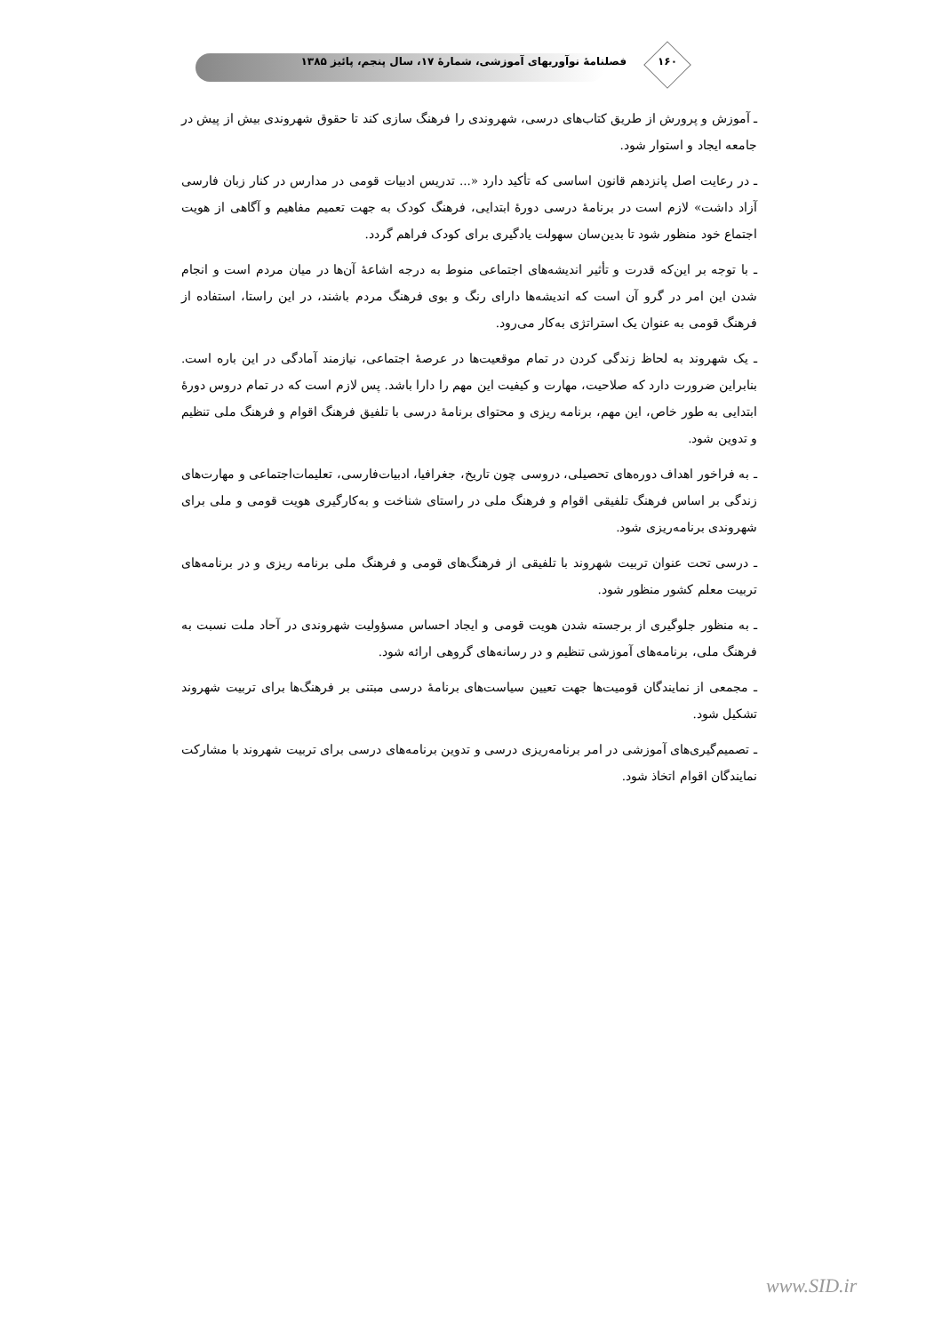۱۶۰
فصلنامهٔ نوآوریهای آموزشی، شمارهٔ ۱۷، سال پنجم، پائیز ۱۳۸۵
ـ آموزش و پرورش از طریق کتاب‌های درسی، شهروندی را فرهنگ سازی کند تا حقوق شهروندی بیش از پیش در جامعه ایجاد و استوار شود.
ـ در رعایت اصل پانزدهم قانون اساسی که تأکید دارد «... تدریس ادبیات قومی در مدارس در کنار زبان فارسی آزاد داشت» لازم است در برنامهٔ درسی دورهٔ ابتدایی، فرهنگ کودک به جهت تعمیم مفاهیم و آگاهی از هویت اجتماع خود منظور شود تا بدین‌سان سهولت یادگیری برای کودک فراهم گردد.
ـ با توجه بر این‌که قدرت و تأثیر اندیشه‌های اجتماعی منوط به درجه اشاعهٔ آن‌ها در میان مردم است و انجام شدن این امر در گرو آن است که اندیشه‌ها دارای رنگ و بوی فرهنگ مردم باشند، در این راستا، استفاده از فرهنگ قومی به عنوان یک استراتژی به‌کار می‌رود.
ـ یک شهروند به لحاظ زندگی کردن در تمام موقعیت‌ها در عرصهٔ اجتماعی، نیازمند آمادگی در این باره است. بنابراین ضرورت دارد که صلاحیت، مهارت و کیفیت این مهم را دارا باشد. پس لازم است که در تمام دروس دورهٔ ابتدایی به طور خاص، این مهم، برنامه ریزی و محتوای برنامهٔ درسی با تلفیق فرهنگ اقوام و فرهنگ ملی تنظیم و تدوین شود.
ـ به فراخور اهداف دوره‌های تحصیلی، دروسی چون تاریخ، جغرافیا، ادبیات‌فارسی، تعلیمات‌اجتماعی و مهارت‌های زندگی بر اساس فرهنگ تلفیقی اقوام و فرهنگ ملی در راستای شناخت و به‌کارگیری هویت قومی و ملی برای شهروندی برنامه‌ریزی شود.
ـ درسی تحت عنوان تربیت شهروند با تلفیقی از فرهنگ‌های قومی و فرهنگ ملی برنامه ریزی و در برنامه‌های تربیت معلم کشور منظور شود.
ـ به منظور جلوگیری از برجسته شدن هویت قومی و ایجاد احساس مسؤولیت شهروندی در آحاد ملت نسبت به فرهنگ ملی، برنامه‌های آموزشی تنظیم و در رسانه‌های گروهی ارائه شود.
ـ مجمعی از نمایندگان قومیت‌ها جهت تعیین سیاست‌های برنامهٔ درسی مبتنی بر فرهنگ‌ها برای تربیت شهروند تشکیل شود.
ـ تصمیم‌گیری‌های آموزشی در امر برنامه‌ریزی درسی و تدوین برنامه‌های درسی برای تربیت شهروند با مشارکت نمایندگان اقوام اتخاذ شود.
www.SID.ir